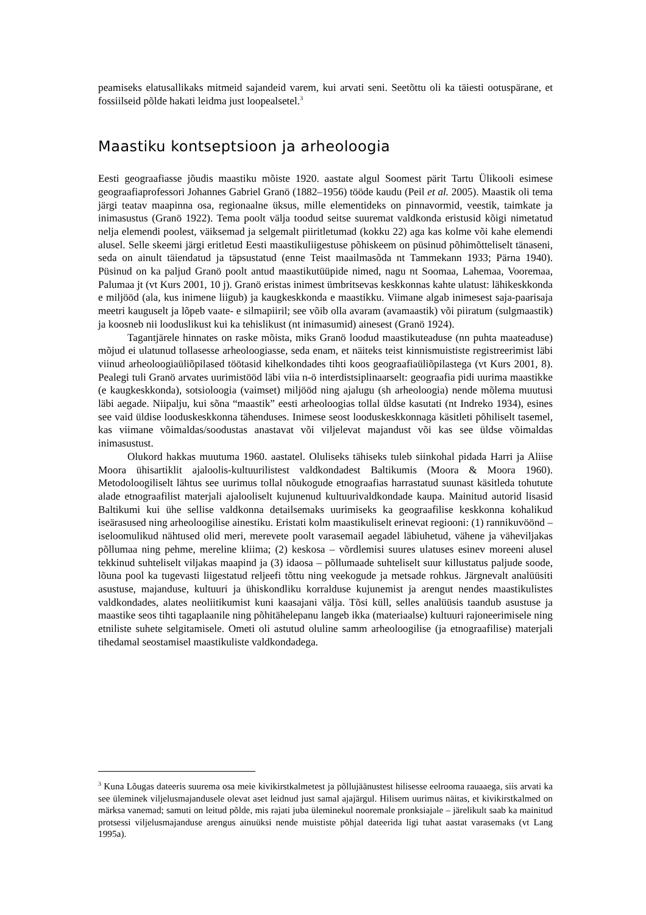peamiseks elatusallikaks mitmeid sajandeid varem, kui arvati seni. Seetõttu oli ka täiesti ootuspärane, et fossiilseid põlde hakati leidma just loopealsetel.<sup>3</sup>
Maastiku kontseptsioon ja arheoloogia
Eesti geograafiasse jõudis maastiku mõiste 1920. aastate algul Soomest pärit Tartu Ülikooli esimese geograafiaprofessori Johannes Gabriel Granö (1882–1956) tööde kaudu (Peil et al. 2005). Maastik oli tema järgi teatav maapinna osa, regionaalne üksus, mille elementideks on pinnavormid, veestik, taimkate ja inimasustus (Granö 1922). Tema poolt välja toodud seitse suuremat valdkonda eristusid kõigi nimetatud nelja elemendi poolest, väiksemad ja selgemalt piiritletumad (kokku 22) aga kas kolme või kahe elemendi alusel. Selle skeemi järgi eritletud Eesti maastikuliigestuse põhiskeem on püsinud põhimõtteliselt tänaseni, seda on ainult täiendatud ja täpsustatud (enne Teist maailmasõda nt Tammekann 1933; Pärna 1940). Püsinud on ka paljud Granö poolt antud maastikutüüpide nimed, nagu nt Soomaa, Lahemaa, Vooremaa, Palumaa jt (vt Kurs 2001, 10 j). Granö eristas inimest ümbritsevas keskkonnas kahte ulatust: lähikeskkonda e miljööd (ala, kus inimene liigub) ja kaugkeskkonda e maastikku. Viimane algab inimesest saja-paarisaja meetri kauguselt ja lõpeb vaate- e silmapiiril; see võib olla avaram (avamaastik) või piiratum (sulgmaastik) ja koosneb nii looduslikust kui ka tehislikust (nt inimasumid) ainesest (Granö 1924).
Tagantjärele hinnates on raske mõista, miks Granö loodud maastikuteaduse (nn puhta maateaduse) mõjud ei ulatunud tollasesse arheoloogiasse, seda enam, et näiteks teist kinnismuististe registreerimist läbi viinud arheoloogiaüliõpilased töötasid kihelkondades tihti koos geograafiaüliõpilastega (vt Kurs 2001, 8). Pealegi tuli Granö arvates uurimistööd läbi viia n-ö interdistsiplinaarselt: geograafia pidi uurima maastikke (e kaugkeskkonda), sotsioloogia (vaimset) miljööd ning ajalugu (sh arheoloogia) nende mõlema muutusi läbi aegade. Niipalju, kui sõna “maastik” eesti arheoloogias tollal üldse kasutati (nt Indreko 1934), esines see vaid üldise looduskeskkonna tähenduses. Inimese seost looduskeskkonnaga käsitleti põhiliselt tasemel, kas viimane võimaldas/soodustas anastavat või viljelevat majandust või kas see üldse võimaldas inimasustust.
Olukord hakkas muutuma 1960. aastatel. Oluliseks tähiseks tuleb siinkohal pidada Harri ja Aliise Moora ühisartiklit ajaloolis-kultuurilistest valdkondadest Baltikumis (Moora & Moora 1960). Metodoloogiliselt lähtus see uurimus tollal nõukogude etnograafias harrastatud suunast käsitleda tohutute alade etnograafilist materjali ajalooliselt kujunenud kultuurivaldkondade kaupa. Mainitud autorid lisasid Baltikumi kui ühe sellise valdkonna detailsemaks uurimiseks ka geograafilise keskkonna kohalikud iseärasused ning arheoloogilise ainestiku. Eristati kolm maastikuliselt erinevat regiooni: (1) rannikuvöönd – iseloomulikud nähtused olid meri, merevete poolt varasemail aegadel läbiuhetud, vähene ja väheviljakas põllumaa ning pehme, mereline kliima; (2) keskosa – võrdlemisi suures ulatuses esinev moreeni alusel tekkinud suhteliselt viljakas maapind ja (3) idaosa – põllumaade suhteliselt suur killustatus paljude soode, lõuna pool ka tugevasti liigestatud reljeefi tõttu ning veekogude ja metsade rohkus. Järgnevalt analüüsiti asustuse, majanduse, kultuuri ja ühiskondliku korralduse kujunemist ja arengut nendes maastikulistes valdkondades, alates neoliitikumist kuni kaasajani välja. Tõsi küll, selles analüüsis taandub asustuse ja maastike seos tihti tagaplaanile ning põhitähelepanu langeb ikka (materiaalse) kultuuri rajoneerimisele ning etniliste suhete selgitamisele. Ometi oli astutud oluline samm arheoloogilise (ja etnograafilise) materjali tihedamal seostamisel maastikuliste valdkondadega.
<sup>3</sup> Kuna Lõugas dateeris suurema osa meie kivikirstkalmetest ja põllujäänustest hilisesse eelrooma rauaaega, siis arvati ka see üleminek viljelusmajandusele olevat aset leidnud just samal ajajärgul. Hilisem uurimus näitas, et kivikirstkalmed on märksa vanemad; samuti on leitud põlde, mis rajati juba üleminekul nooremale pronksiajale – järelikult saab ka mainitud protsessi viljelusmajanduse arengus ainuüksi nende muististe põhjal dateerida ligi tuhat aastat varasemaks (vt Lang 1995a).